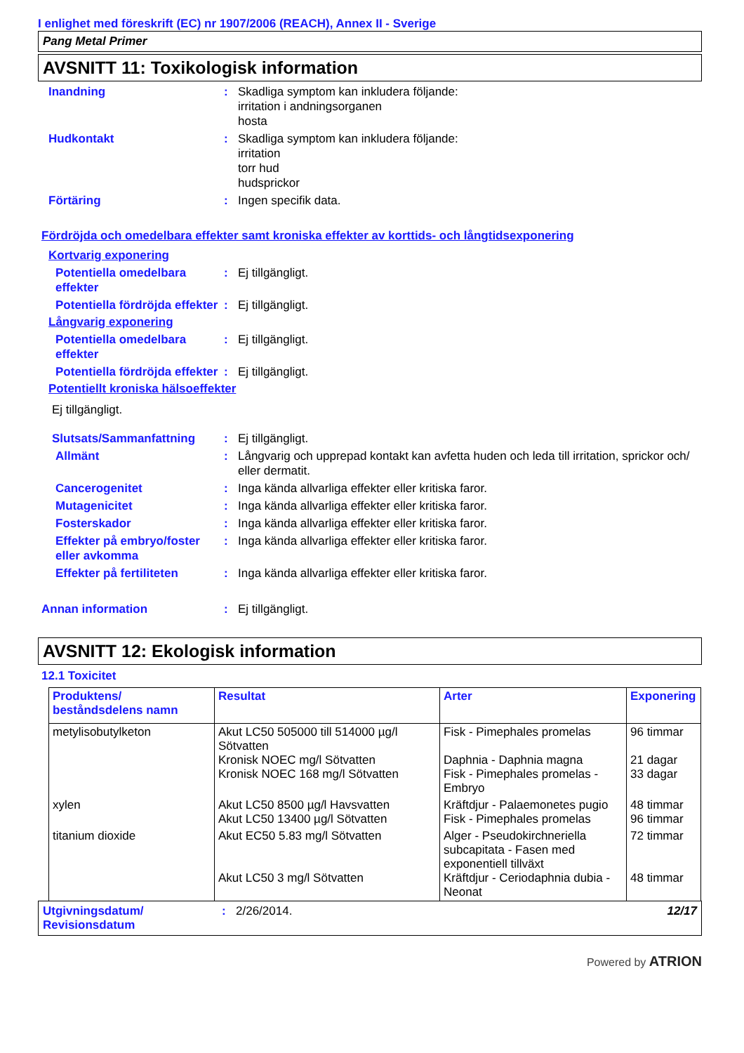I enlighet med föreskrift (EC) nr 1907/2006 (REACH), Annex II - Sverige
Pang Metal Primer
AVSNITT 11: Toxikologisk information
Inandning : Skadliga symptom kan inkludera följande:
irritation i andningsorganen
hosta
Hudkontakt : Skadliga symptom kan inkludera följande:
irritation
torr hud
hudsprickor
Förtäring : Ingen specifik data.
Fördröjda och omedelbara effekter samt kroniska effekter av korttids- och långtidsexponering
Kortvarig exponering
Potentiella omedelbara effekter
: Ej tillgängligt.
Potentiella fördröjda effekter
: Ej tillgängligt.
Långvarig exponering
Potentiella omedelbara effekter
: Ej tillgängligt.
Potentiella fördröjda effekter
: Ej tillgängligt.
Potentiellt kroniska hälsoeffekter
Ej tillgängligt.
Slutsats/Sammanfattning : Ej tillgängligt.
Allmänt : Långvarig och upprepad kontakt kan avfetta huden och leda till irritation, sprickor och/ eller dermatit.
Cancerogenitet : Inga kända allvarliga effekter eller kritiska faror.
Mutagenicitet : Inga kända allvarliga effekter eller kritiska faror.
Fosterskador : Inga kända allvarliga effekter eller kritiska faror.
Effekter på embryo/foster eller avkomma
: Inga kända allvarliga effekter eller kritiska faror.
Effekter på fertiliteten
: Inga kända allvarliga effekter eller kritiska faror.
Annan information : Ej tillgängligt.
AVSNITT 12: Ekologisk information
12.1 Toxicitet
| Produktens/ beståndsdelens namn | Resultat | Arter | Exponering |
| --- | --- | --- | --- |
| metylisobutylketon | Akut LC50 505000 till 514000 µg/l Sötvatten Kronisk NOEC mg/l Sötvatten Kronisk NOEC 168 mg/l Sötvatten | Fisk - Pimephales promelas Daphnia - Daphnia magna Fisk - Pimephales promelas - Embryo | 96 timmar 21 dagar 33 dagar |
| xylen | Akut LC50 8500 µg/l Havsvatten Akut LC50 13400 µg/l Sötvatten | Kräftdjur - Palaemonetes pugio Fisk - Pimephales promelas | 48 timmar 96 timmar |
| titanium dioxide | Akut EC50 5.83 mg/l Sötvatten Akut LC50 3 mg/l Sötvatten | Alger - Pseudokirchneriella subcapitata - Fasen med exponentiell tillväxt Kräftdjur - Ceriodaphnia dubia - Neonat | 72 timmar 48 timmar |
Utgivningsdatum/ Revisionsdatum
: 2/26/2014. 12/17
Powered by ATRION